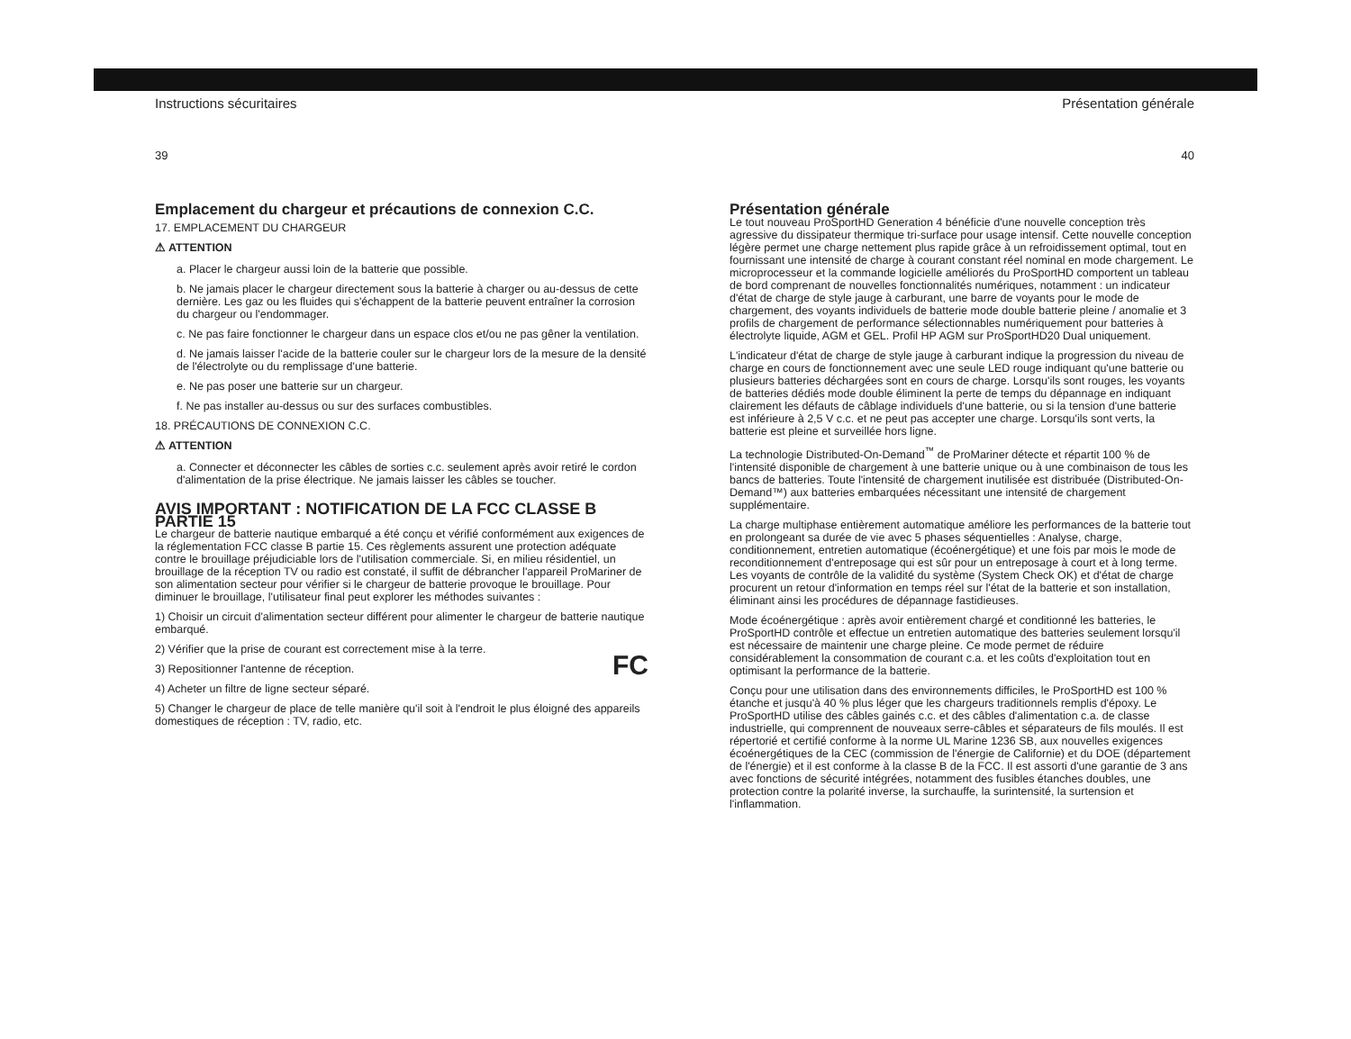Instructions sécuritaires
39
Emplacement du chargeur et précautions de connexion C.C.
17. EMPLACEMENT DU CHARGEUR
⚠ ATTENTION
a. Placer le chargeur aussi loin de la batterie que possible.
b. Ne jamais placer le chargeur directement sous la batterie à charger ou au-dessus de cette dernière. Les gaz ou les fluides qui s'échappent de la batterie peuvent entraîner la corrosion du chargeur ou l'endommager.
c. Ne pas faire fonctionner le chargeur dans un espace clos et/ou ne pas gêner la ventilation.
d. Ne jamais laisser l'acide de la batterie couler sur le chargeur lors de la mesure de la densité de l'électrolyte ou du remplissage d'une batterie.
e. Ne pas poser une batterie sur un chargeur.
f. Ne pas installer au-dessus ou sur des surfaces combustibles.
18. PRÉCAUTIONS DE CONNEXION C.C.
⚠ ATTENTION
a. Connecter et déconnecter les câbles de sorties c.c. seulement après avoir retiré le cordon d'alimentation de la prise électrique. Ne jamais laisser les câbles se toucher.
AVIS IMPORTANT : NOTIFICATION DE LA FCC CLASSE B PARTIE 15
Le chargeur de batterie nautique embarqué a été conçu et vérifié conformément aux exigences de la réglementation FCC classe B partie 15. Ces règlements assurent une protection adéquate contre le brouillage préjudiciable lors de l'utilisation commerciale. Si, en milieu résidentiel, un brouillage de la réception TV ou radio est constaté, il suffit de débrancher l'appareil ProMariner de son alimentation secteur pour vérifier si le chargeur de batterie provoque le brouillage. Pour diminuer le brouillage, l'utilisateur final peut explorer les méthodes suivantes :
1) Choisir un circuit d'alimentation secteur différent pour alimenter le chargeur de batterie nautique embarqué.
2) Vérifier que la prise de courant est correctement mise à la terre.
FC 3) Repositionner l'antenne de réception.
4) Acheter un filtre de ligne secteur séparé.
5) Changer le chargeur de place de telle manière qu'il soit à l'endroit le plus éloigné des appareils domestiques de réception : TV, radio, etc.
Présentation générale
40
Présentation générale
Le tout nouveau ProSportHD Generation 4 bénéficie d'une nouvelle conception très agressive du dissipateur thermique tri-surface pour usage intensif. Cette nouvelle conception légère permet une charge nettement plus rapide grâce à un refroidissement optimal, tout en fournissant une intensité de charge à courant constant réel nominal en mode chargement. Le microprocesseur et la commande logicielle améliorés du ProSportHD comportent un tableau de bord comprenant de nouvelles fonctionnalités numériques, notamment : un indicateur d'état de charge de style jauge à carburant, une barre de voyants pour le mode de chargement, des voyants individuels de batterie mode double batterie pleine / anomalie et 3 profils de chargement de performance sélectionnables numériquement pour batteries à électrolyte liquide, AGM et GEL. Profil HP AGM sur ProSportHD20 Dual uniquement.
L'indicateur d'état de charge de style jauge à carburant indique la progression du niveau de charge en cours de fonctionnement avec une seule LED rouge indiquant qu'une batterie ou plusieurs batteries déchargées sont en cours de charge. Lorsqu'ils sont rouges, les voyants de batteries dédiés mode double éliminent la perte de temps du dépannage en indiquant clairement les défauts de câblage individuels d'une batterie, ou si la tension d'une batterie est inférieure à 2,5 V c.c. et ne peut pas accepter une charge. Lorsqu'ils sont verts, la batterie est pleine et surveillée hors ligne.
La technologie Distributed-On-Demand<sup>™</sup> de ProMariner détecte et répartit 100 % de l'intensité disponible de chargement à une batterie unique ou à une combinaison de tous les bancs de batteries. Toute l'intensité de chargement inutilisée est distribuée (Distributed-On-Demand™) aux batteries embarquées nécessitant une intensité de chargement supplémentaire.
La charge multiphase entièrement automatique améliore les performances de la batterie tout en prolongeant sa durée de vie avec 5 phases séquentielles : Analyse, charge, conditionnement, entretien automatique (écoénergétique) et une fois par mois le mode de reconditionnement d'entreposage qui est sûr pour un entreposage à court et à long terme. Les voyants de contrôle de la validité du système (System Check OK) et d'état de charge procurent un retour d'information en temps réel sur l'état de la batterie et son installation, éliminant ainsi les procédures de dépannage fastidieuses.
Mode écoénergétique : après avoir entièrement chargé et conditionné les batteries, le ProSportHD contrôle et effectue un entretien automatique des batteries seulement lorsqu'il est nécessaire de maintenir une charge pleine. Ce mode permet de réduire considérablement la consommation de courant c.a. et les coûts d'exploitation tout en optimisant la performance de la batterie.
Conçu pour une utilisation dans des environnements difficiles, le ProSportHD est 100 % étanche et jusqu'à 40 % plus léger que les chargeurs traditionnels remplis d'époxy. Le ProSportHD utilise des câbles gainés c.c. et des câbles d'alimentation c.a. de classe industrielle, qui comprennent de nouveaux serre-câbles et séparateurs de fils moulés. Il est répertorié et certifié conforme à la norme UL Marine 1236 SB, aux nouvelles exigences écoénergétiques de la CEC (commission de l'énergie de Californie) et du DOE (département de l'énergie) et il est conforme à la classe B de la FCC. Il est assorti d'une garantie de 3 ans avec fonctions de sécurité intégrées, notamment des fusibles étanches doubles, une protection contre la polarité inverse, la surchauffe, la surintensité, la surtension et l'inflammation.